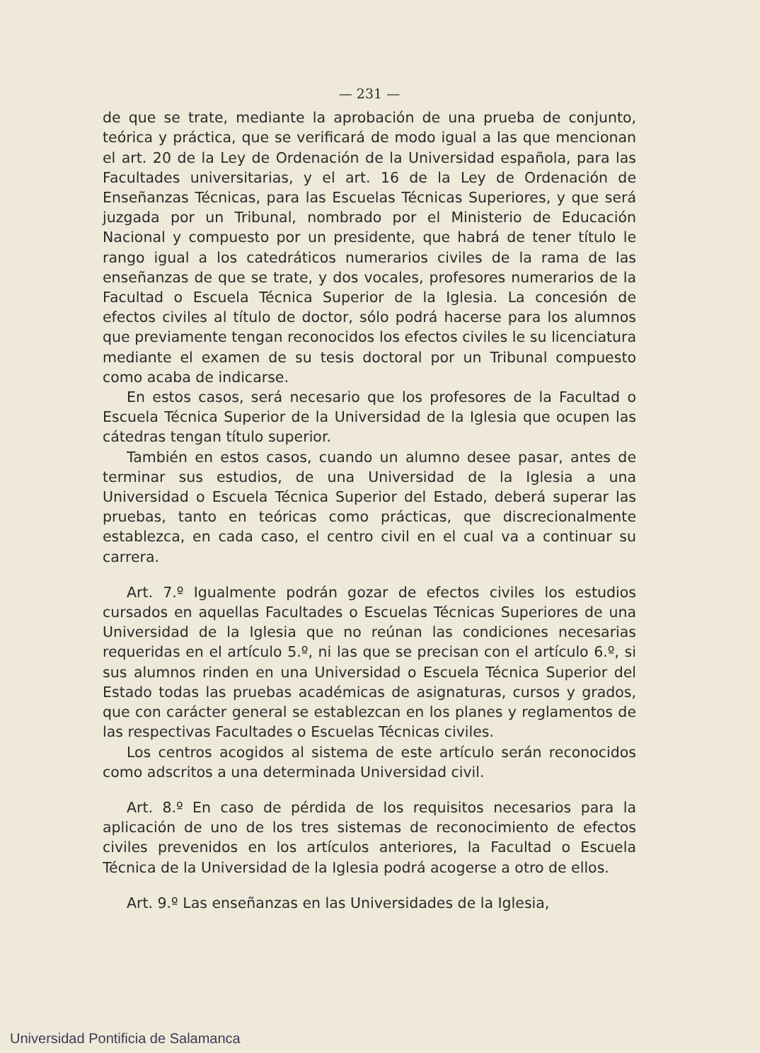— 231 —
de que se trate, mediante la aprobación de una prueba de conjunto, teórica y práctica, que se verificará de modo igual a las que mencionan el art. 20 de la Ley de Ordenación de la Universidad española, para las Facultades universitarias, y el art. 16 de la Ley de Ordenación de Enseñanzas Técnicas, para las Escuelas Técnicas Superiores, y que será juzgada por un Tribunal, nombrado por el Ministerio de Educación Nacional y compuesto por un presidente, que habrá de tener título le rango igual a los catedráticos numerarios civiles de la rama de las enseñanzas de que se trate, y dos vocales, profesores numerarios de la Facultad o Escuela Técnica Superior de la Iglesia. La concesión de efectos civiles al título de doctor, sólo podrá hacerse para los alumnos que previamente tengan reconocidos los efectos civiles le su licenciatura mediante el examen de su tesis doctoral por un Tribunal compuesto como acaba de indicarse.
En estos casos, será necesario que los profesores de la Facultad o Escuela Técnica Superior de la Universidad de la Iglesia que ocupen las cátedras tengan título superior.
También en estos casos, cuando un alumno desee pasar, antes de terminar sus estudios, de una Universidad de la Iglesia a una Universidad o Escuela Técnica Superior del Estado, deberá superar las pruebas, tanto en teóricas como prácticas, que discrecionalmente establezca, en cada caso, el centro civil en el cual va a continuar su carrera.
Art. 7.º Igualmente podrán gozar de efectos civiles los estudios cursados en aquellas Facultades o Escuelas Técnicas Superiores de una Universidad de la Iglesia que no reúnan las condiciones necesarias requeridas en el artículo 5.º, ni las que se precisan con el artículo 6.º, si sus alumnos rinden en una Universidad o Escuela Técnica Superior del Estado todas las pruebas académicas de asignaturas, cursos y grados, que con carácter general se establezcan en los planes y reglamentos de las respectivas Facultades o Escuelas Técnicas civiles.
Los centros acogidos al sistema de este artículo serán reconocidos como adscritos a una determinada Universidad civil.
Art. 8.º En caso de pérdida de los requisitos necesarios para la aplicación de uno de los tres sistemas de reconocimiento de efectos civiles prevenidos en los artículos anteriores, la Facultad o Escuela Técnica de la Universidad de la Iglesia podrá acogerse a otro de ellos.
Art. 9.º Las enseñanzas en las Universidades de la Iglesia,
Universidad Pontificia de Salamanca